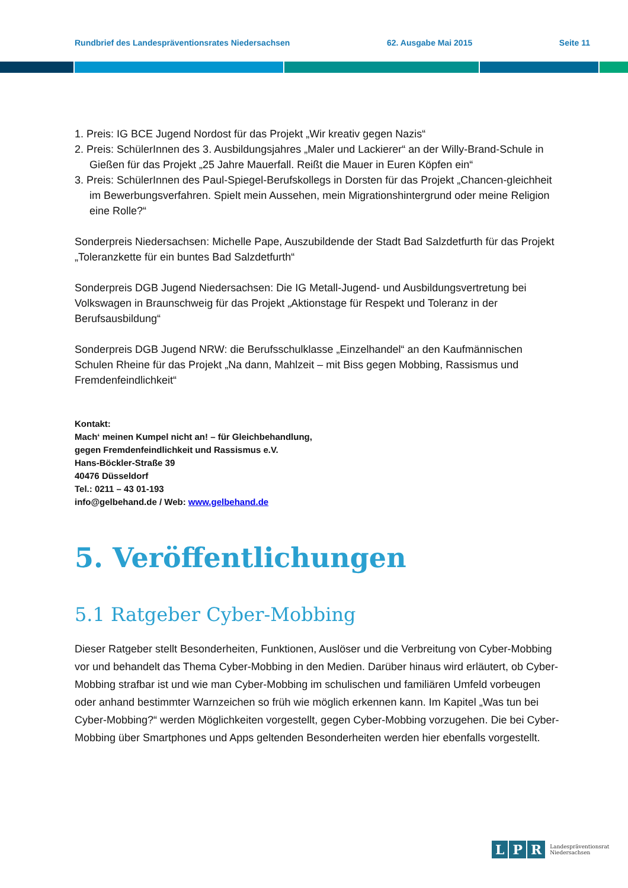Rundbrief des Landespräventionsrates Niedersachsen 62. Ausgabe Mai 2015 Seite 11
1. Preis: IG BCE Jugend Nordost für das Projekt „Wir kreativ gegen Nazis“
2. Preis: SchülerInnen des 3. Ausbildungsjahres „Maler und Lackierer“ an der Willy-Brand-Schule in Gießen für das Projekt „25 Jahre Mauerfall. Reißt die Mauer in Euren Köpfen ein“
3. Preis: SchülerInnen des Paul-Spiegel-Berufskollegs in Dorsten für das Projekt „Chancen-gleichheit im Bewerbungsverfahren. Spielt mein Aussehen, mein Migrationshintergrund oder meine Religion eine Rolle?“
Sonderpreis Niedersachsen: Michelle Pape, Auszubildende der Stadt Bad Salzdetfurth für das Projekt „Toleranzkette für ein buntes Bad Salzdetfurth“
Sonderpreis DGB Jugend Niedersachsen: Die IG Metall-Jugend- und Ausbildungsvertretung bei Volkswagen in Braunschweig für das Projekt „Aktionstage für Respekt und Toleranz in der Berufsausbildung“
Sonderpreis DGB Jugend NRW: die Berufsschulklasse „Einzelhandel“ an den Kaufmännischen Schulen Rheine für das Projekt „Na dann, Mahlzeit – mit Biss gegen Mobbing, Rassismus und Fremdenfeindlichkeit“
Kontakt:
Mach‘ meinen Kumpel nicht an! – für Gleichbehandlung,
gegen Fremdenfeindlichkeit und Rassismus e.V.
Hans-Böckler-Straße 39
40476 Düsseldorf
Tel.: 0211 – 43 01-193
info@gelbehand.de / Web: www.gelbehand.de
5. Veröffentlichungen
5.1 Ratgeber Cyber-Mobbing
Dieser Ratgeber stellt Besonderheiten, Funktionen, Auslöser und die Verbreitung von Cyber-Mobbing vor und behandelt das Thema Cyber-Mobbing in den Medien. Darüber hinaus wird erläutert, ob Cyber-Mobbing strafbar ist und wie man Cyber-Mobbing im schulischen und familiären Umfeld vorbeugen oder anhand bestimmter Warnzeichen so früh wie möglich erkennen kann. Im Kapitel „Was tun bei Cyber-Mobbing?“ werden Möglichkeiten vorgestellt, gegen Cyber-Mobbing vorzugehen. Die bei Cyber-Mobbing über Smartphones und Apps geltenden Besonderheiten werden hier ebenfalls vorgestellt.
L P R Landespräventionsrat
Niedersachsen